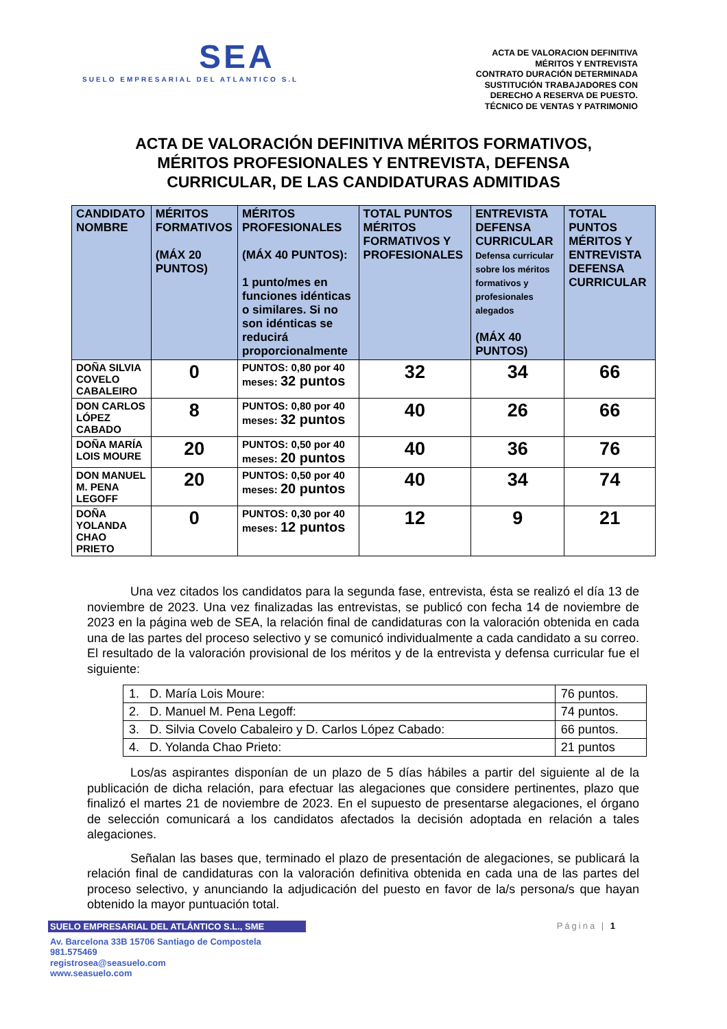SEA
SUELO EMPRESARIAL DEL ATLANTICO S.L
ACTA DE VALORACION DEFINITIVA
MÉRITOS Y ENTREVISTA
CONTRATO DURACIÓN DETERMINADA
SUSTITUCIÓN TRABAJADORES CON
DERECHO A RESERVA DE PUESTO.
TÉCNICO DE VENTAS Y PATRIMONIO
ACTA DE VALORACIÓN DEFINITIVA MÉRITOS FORMATIVOS,
MÉRITOS PROFESIONALES Y ENTREVISTA, DEFENSA
CURRICULAR, DE LAS CANDIDATURAS ADMITIDAS
| CANDIDATO NOMBRE | MÉRITOS FORMATIVOS (MÁX 20 PUNTOS) | MÉRITOS PROFESIONALES (MÁX 40 PUNTOS): 1 punto/mes en funciones idénticas o similares. Si no son idénticas se reducirá proporcionalmente | TOTAL PUNTOS MÉRITOS FORMATIVOS Y PROFESIONALES | ENTREVISTA DEFENSA CURRICULAR Defensa curricular sobre los méritos formativos y profesionales alegados (MÁX 40 PUNTOS) | TOTAL PUNTOS MÉRITOS Y ENTREVISTA DEFENSA CURRICULAR |
| --- | --- | --- | --- | --- | --- |
| DOÑA SILVIA COVELO CABALEIRO | 0 | PUNTOS: 0,80 por 40 meses: 32 puntos | 32 | 34 | 66 |
| DON CARLOS LÓPEZ CABADO | 8 | PUNTOS: 0,80 por 40 meses: 32 puntos | 40 | 26 | 66 |
| DOÑA MARÍA LOIS MOURE | 20 | PUNTOS: 0,50 por 40 meses: 20 puntos | 40 | 36 | 76 |
| DON MANUEL M. PENA LEGOFF | 20 | PUNTOS: 0,50 por 40 meses: 20 puntos | 40 | 34 | 74 |
| DOÑA YOLANDA CHAO PRIETO | 0 | PUNTOS: 0,30 por 40 meses: 12 puntos | 12 | 9 | 21 |
Una vez citados los candidatos para la segunda fase, entrevista, ésta se realizó el día 13 de noviembre de 2023. Una vez finalizadas las entrevistas, se publicó con fecha 14 de noviembre de 2023 en la página web de SEA, la relación final de candidaturas con la valoración obtenida en cada una de las partes del proceso selectivo y se comunicó individualmente a cada candidato a su correo. El resultado de la valoración provisional de los méritos y de la entrevista y defensa curricular fue el siguiente:
| 1. D. María Lois Moure: | 76 puntos. |
| 2. D. Manuel M. Pena Legoff: | 74 puntos. |
| 3. D. Silvia Covelo Cabaleiro y D. Carlos López Cabado: | 66 puntos. |
| 4. D. Yolanda Chao Prieto: | 21 puntos |
Los/as aspirantes disponían de un plazo de 5 días hábiles a partir del siguiente al de la publicación de dicha relación, para efectuar las alegaciones que considere pertinentes, plazo que finalizó el martes 21 de noviembre de 2023. En el supuesto de presentarse alegaciones, el órgano de selección comunicará a los candidatos afectados la decisión adoptada en relación a tales alegaciones.
Señalan las bases que, terminado el plazo de presentación de alegaciones, se publicará la relación final de candidaturas con la valoración definitiva obtenida en cada una de las partes del proceso selectivo, y anunciando la adjudicación del puesto en favor de la/s persona/s que hayan obtenido la mayor puntuación total.
SUELO EMPRESARIAL DEL ATLÁNTICO S.L., SME Página | 1
Av. Barcelona 33B 15706 Santiago de Compostela
981.575469
registrosea@seasuelo.com
www.seasuelo.com